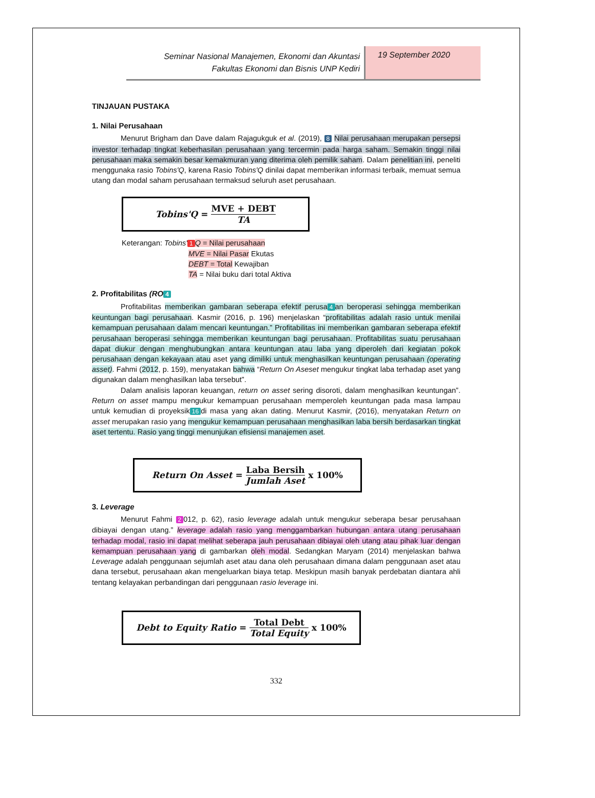Seminar Nasional Manajemen, Ekonomi dan Akuntasi
Fakultas Ekonomi dan Bisnis UNP Kediri
19 September 2020
TINJAUAN PUSTAKA
1. Nilai Perusahaan
Menurut Brigham dan Dave dalam Rajagukguk et al. (2019), 8 Nilai perusahaan merupakan persepsi investor terhadap tingkat keberhasilan perusahaan yang tercermin pada harga saham. Semakin tinggi nilai perusahaan maka semakin besar kemakmuran yang diterima oleh pemilik saham. Dalam penelitian ini, peneliti menggunaka rasio Tobins'Q, karena Rasio Tobins'Q dinilai dapat memberikan informasi terbaik, memuat semua utang dan modal saham perusahaan termaksud seluruh aset perusahaan.
Tobins'Q = MVE + DEBT TA
Keterangan: Tobins' 1 Q = Nilai perusahaan
MVE = Nilai Pasar Ekutas
DEBT = Total Kewajiban
TA = Nilai buku dari total Aktiva
2. Profitabilitas (RO 4
Profitabilitas memberikan gambaran seberapa efektif perusa 4 an beroperasi sehingga memberikan keuntungan bagi perusahaan. Kasmir (2016, p. 196) menjelaskan “profitabilitas adalah rasio untuk menilai kemampuan perusahaan dalam mencari keuntungan.” Profitabilitas ini memberikan gambaran seberapa efektif perusahaan beroperasi sehingga memberikan keuntungan bagi perusahaan. Profitabilitas suatu perusahaan dapat diukur dengan menghubungkan antara keuntungan atau laba yang diperoleh dari kegiatan pokok perusahaan dengan kekayaan atau aset yang dimiliki untuk menghasilkan keuntungan perusahaan (operating asset). Fahmi (2012, p. 159), menyatakan bahwa “Return On Aseset mengukur tingkat laba terhadap aset yang digunakan dalam menghasilkan laba tersebut”.
Dalam analisis laporan keuangan, return on asset sering disoroti, dalam menghasilkan keuntungan”. Return on asset mampu mengukur kemampuan perusahaan memperoleh keuntungan pada masa lampau untuk kemudian di proyeksik 16 di masa yang akan dating. Menurut Kasmir, (2016), menyatakan Return on asset merupakan rasio yang mengukur kemampuan perusahaan menghasilkan laba bersih berdasarkan tingkat aset tertentu. Rasio yang tinggi menunjukan efisiensi manajemen aset.
Return On Asset = Laba Bersih Jumlah Aset x 100%
3. Leverage
Menurut Fahmi 2 012, p. 62), rasio leverage adalah untuk mengukur seberapa besar perusahaan dibiayai dengan utang.” leverage adalah rasio yang menggambarkan hubungan antara utang perusahaan terhadap modal, rasio ini dapat melihat seberapa jauh perusahaan dibiayai oleh utang atau pihak luar dengan kemampuan perusahaan yang di gambarkan oleh modal. Sedangkan Maryam (2014) menjelaskan bahwa Leverage adalah penggunaan sejumlah aset atau dana oleh perusahaan dimana dalam penggunaan aset atau dana tersebut, perusahaan akan mengeluarkan biaya tetap. Meskipun masih banyak perdebatan diantara ahli tentang kelayakan perbandingan dari penggunaan rasio leverage ini.
Debt to Equity Ratio = Total Debt Total Equity x 100%
332